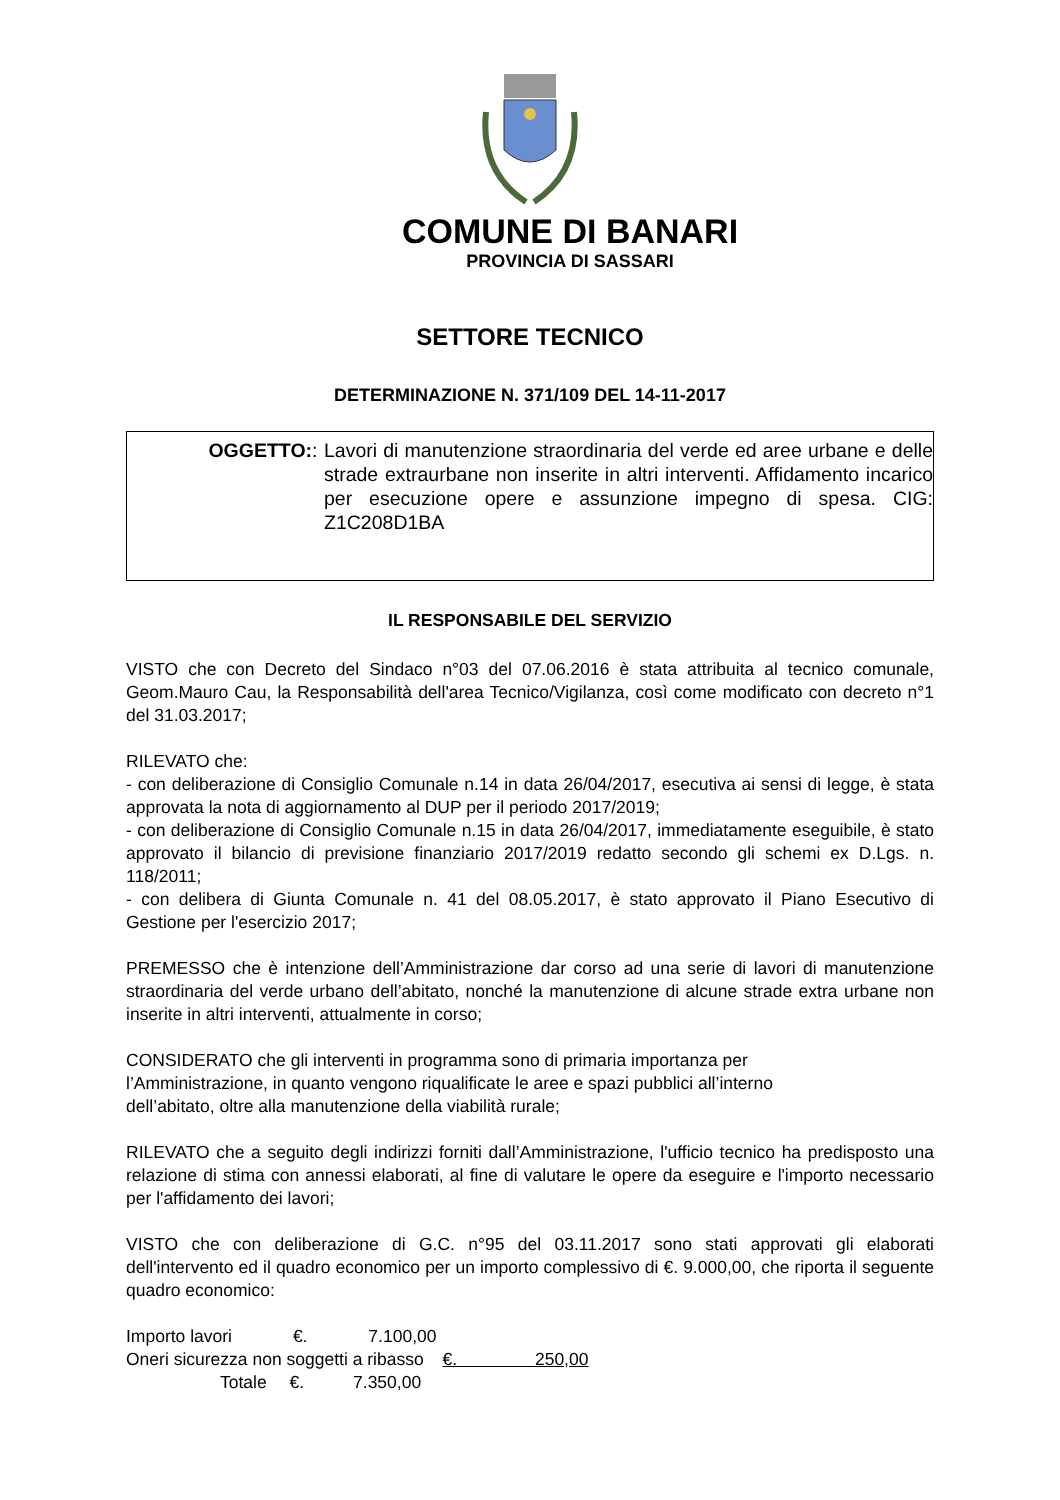COMUNE DI BANARI
PROVINCIA DI SASSARI
SETTORE TECNICO
DETERMINAZIONE N. 371/109 DEL 14-11-2017
OGGETTO: : Lavori di manutenzione straordinaria del verde ed aree urbane e delle strade extraurbane non inserite in altri interventi. Affidamento incarico per esecuzione opere e assunzione impegno di spesa. CIG: Z1C208D1BA
IL RESPONSABILE DEL SERVIZIO
VISTO che con Decreto del Sindaco n°03 del 07.06.2016 è stata attribuita al tecnico comunale, Geom.Mauro Cau, la Responsabilità dell'area Tecnico/Vigilanza, così come modificato con decreto n°1 del 31.03.2017;
RILEVATO che:
- con deliberazione di Consiglio Comunale n.14 in data 26/04/2017, esecutiva ai sensi di legge, è stata approvata la nota di aggiornamento al DUP per il periodo 2017/2019;
- con deliberazione di Consiglio Comunale n.15 in data 26/04/2017, immediatamente eseguibile, è stato approvato il bilancio di previsione finanziario 2017/2019 redatto secondo gli schemi ex D.Lgs. n. 118/2011;
- con delibera di Giunta Comunale n. 41 del 08.05.2017, è stato approvato il Piano Esecutivo di Gestione per l'esercizio 2017;
PREMESSO che è intenzione dell’Amministrazione dar corso ad una serie di lavori di manutenzione straordinaria del verde urbano dell’abitato, nonché la manutenzione di alcune strade extra urbane non inserite in altri interventi, attualmente in corso;
CONSIDERATO che gli interventi in programma sono di primaria importanza per
l’Amministrazione, in quanto vengono riqualificate le aree e spazi pubblici all’interno
dell’abitato, oltre alla manutenzione della viabilità rurale;
RILEVATO che a seguito degli indirizzi forniti dall’Amministrazione, l'ufficio tecnico ha predisposto una relazione di stima con annessi elaborati, al fine di valutare le opere da eseguire e l'importo necessario per l'affidamento dei lavori;
VISTO che con deliberazione di G.C. n°95 del 03.11.2017 sono stati approvati gli elaborati dell'intervento ed il quadro economico per un importo complessivo di €. 9.000,00, che riporta il seguente quadro economico:
Importo lavori €. 7.100,00
Oneri sicurezza non soggetti a ribasso €. 250,00
Totale €. 7.350,00